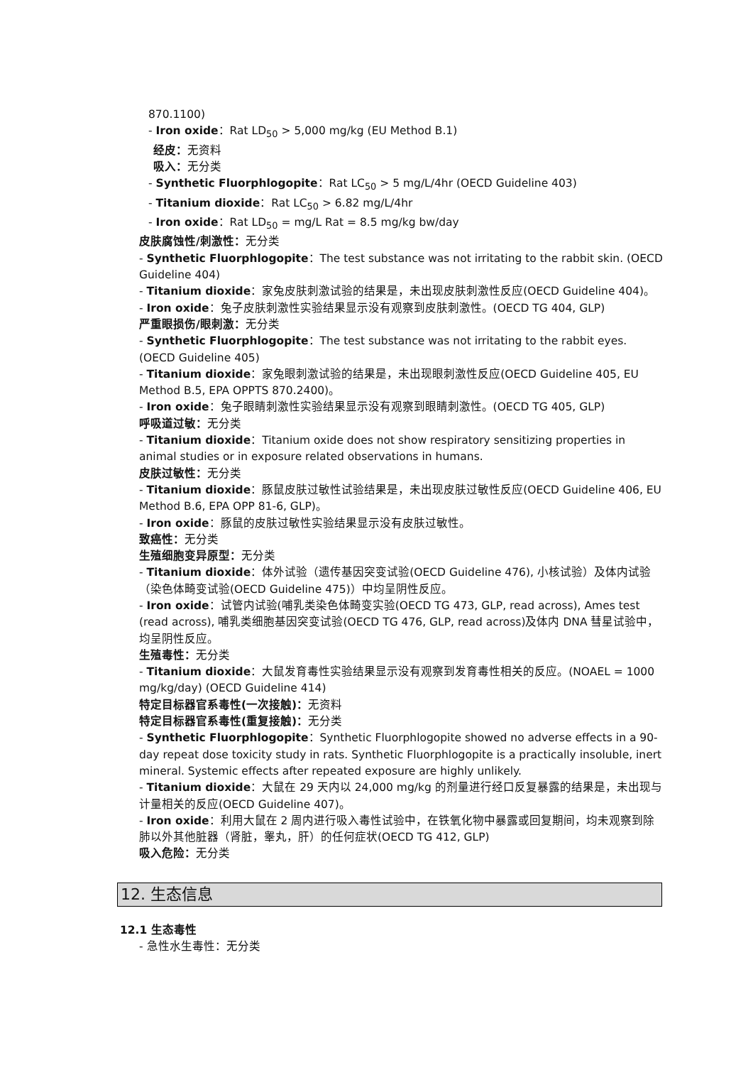870.1100)
- Iron oxide：Rat LD<sub>50</sub> > 5,000 mg/kg (EU Method B.1)
经皮：无资料
吸入：无分类
- Synthetic Fluorphlogopite：Rat LC<sub>50</sub> > 5 mg/L/4hr (OECD Guideline 403)
- Titanium dioxide：Rat LC<sub>50</sub> > 6.82 mg/L/4hr
- Iron oxide：Rat LD<sub>50</sub> = mg/L Rat = 8.5 mg/kg bw/day
皮肤腐蚀性/刺激性：无分类
- Synthetic Fluorphlogopite：The test substance was not irritating to the rabbit skin. (OECD Guideline 404)
- Titanium dioxide：家兔皮肤刺激试验的结果是，未出现皮肤刺激性反应(OECD Guideline 404)。
- Iron oxide：兔子皮肤刺激性实验结果显示没有观察到皮肤刺激性。(OECD TG 404, GLP)
严重眼损伤/眼刺激：无分类
- Synthetic Fluorphlogopite：The test substance was not irritating to the rabbit eyes. (OECD Guideline 405)
- Titanium dioxide：家兔眼刺激试验的结果是，未出现眼刺激性反应(OECD Guideline 405, EU Method B.5, EPA OPPTS 870.2400)。
- Iron oxide：兔子眼睛刺激性实验结果显示没有观察到眼睛刺激性。(OECD TG 405, GLP)
呼吸道过敏：无分类
- Titanium dioxide：Titanium oxide does not show respiratory sensitizing properties in animal studies or in exposure related observations in humans.
皮肤过敏性：无分类
- Titanium dioxide：豚鼠皮肤过敏性试验结果是，未出现皮肤过敏性反应(OECD Guideline 406, EU Method B.6, EPA OPP 81-6, GLP)。
- Iron oxide：豚鼠的皮肤过敏性实验结果显示没有皮肤过敏性。
致癌性：无分类
生殖细胞变异原型：无分类
- Titanium dioxide：体外试验（遗传基因突变试验(OECD Guideline 476), 小核试验）及体内试验（染色体畸变试验(OECD Guideline 475)）中均呈阴性反应。
- Iron oxide：试管内试验(哺乳类染色体畸变实验(OECD TG 473, GLP, read across), Ames test (read across), 哺乳类细胞基因突变试验(OECD TG 476, GLP, read across)及体内 DNA 彗星试验中，均呈阴性反应。
生殖毒性：无分类
- Titanium dioxide：大鼠发育毒性实验结果显示没有观察到发育毒性相关的反应。(NOAEL = 1000 mg/kg/day) (OECD Guideline 414)
特定目标器官系毒性(一次接触)：无资料
特定目标器官系毒性(重复接触)：无分类
- Synthetic Fluorphlogopite：Synthetic Fluorphlogopite showed no adverse effects in a 90-day repeat dose toxicity study in rats. Synthetic Fluorphlogopite is a practically insoluble, inert mineral. Systemic effects after repeated exposure are highly unlikely.
- Titanium dioxide：大鼠在 29 天内以 24,000 mg/kg 的剂量进行经口反复暴露的结果是，未出现与计量相关的反应(OECD Guideline 407)。
- Iron oxide：利用大鼠在 2 周内进行吸入毒性试验中，在铁氧化物中暴露或回复期间，均未观察到除肺以外其他脏器（肾脏，睾丸，肝）的任何症状(OECD TG 412, GLP)
吸入危险：无分类
12. 生态信息
12.1 生态毒性
- 急性水生毒性：无分类